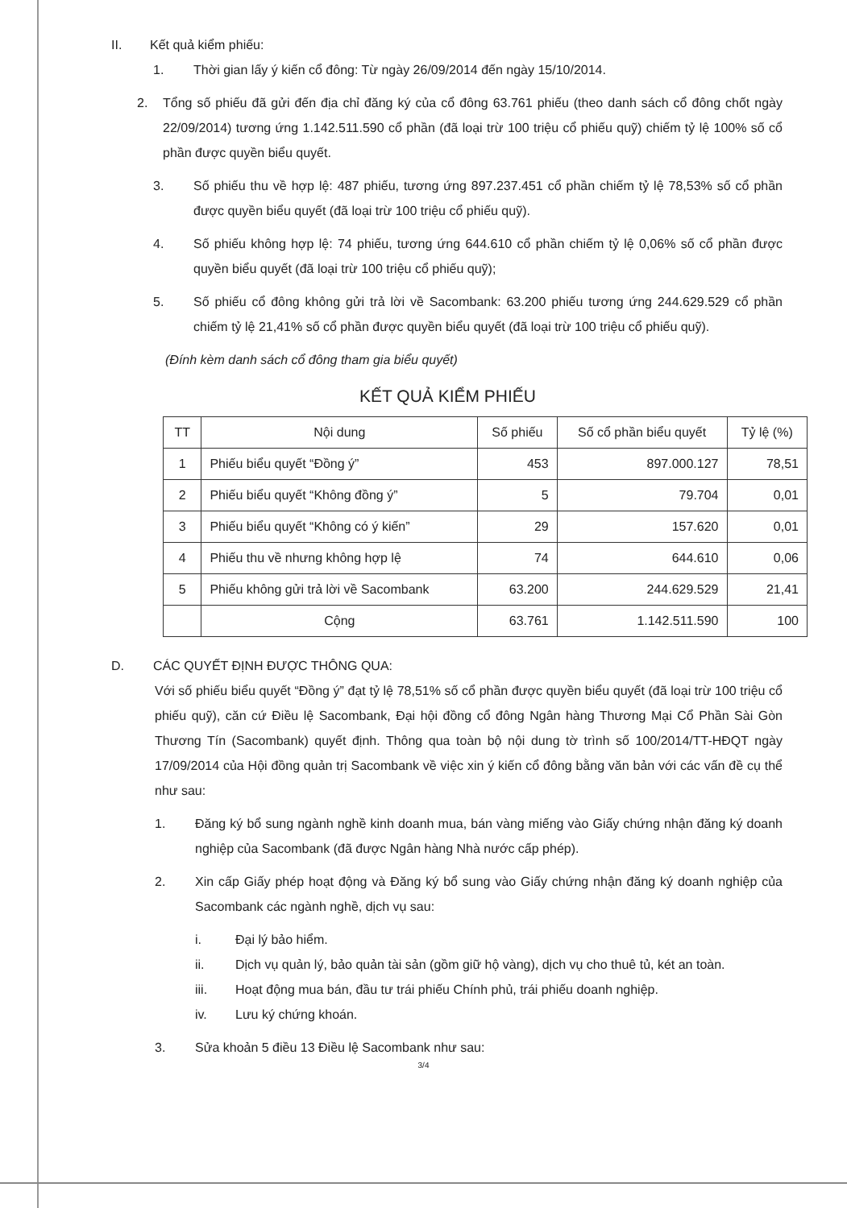II. Kết quả kiểm phiếu:
1. Thời gian lấy ý kiến cổ đông: Từ ngày 26/09/2014 đến ngày 15/10/2014.
2. Tổng số phiếu đã gửi đến địa chỉ đăng ký của cổ đông 63.761 phiếu (theo danh sách cổ đông chốt ngày 22/09/2014) tương ứng 1.142.511.590 cổ phần (đã loại trừ 100 triệu cổ phiếu quỹ) chiếm tỷ lệ 100% số cổ phần được quyền biểu quyết.
3. Số phiếu thu về hợp lệ: 487 phiếu, tương ứng 897.237.451 cổ phần chiếm tỷ lệ 78,53% số cổ phần được quyền biểu quyết (đã loại trừ 100 triệu cổ phiếu quỹ).
4. Số phiếu không hợp lệ: 74 phiếu, tương ứng 644.610 cổ phần chiếm tỷ lệ 0,06% số cổ phần được quyền biểu quyết (đã loại trừ 100 triệu cổ phiếu quỹ);
5. Số phiếu cổ đông không gửi trả lời về Sacombank: 63.200 phiếu tương ứng 244.629.529 cổ phần chiếm tỷ lệ 21,41% số cổ phần được quyền biểu quyết (đã loại trừ 100 triệu cổ phiếu quỹ).
(Đính kèm danh sách cổ đông tham gia biểu quyết)
KẾT QUẢ KIỂM PHIẾU
| TT | Nội dung | Số phiếu | Số cổ phần biểu quyết | Tỷ lệ (%) |
| --- | --- | --- | --- | --- |
| 1 | Phiếu biểu quyết “Đồng ý” | 453 | 897.000.127 | 78,51 |
| 2 | Phiếu biểu quyết “Không đồng ý” | 5 | 79.704 | 0,01 |
| 3 | Phiếu biểu quyết “Không có ý kiến” | 29 | 157.620 | 0,01 |
| 4 | Phiếu thu về nhưng không hợp lệ | 74 | 644.610 | 0,06 |
| 5 | Phiếu không gửi trả lời về Sacombank | 63.200 | 244.629.529 | 21,41 |
| | Cộng | 63.761 | 1.142.511.590 | 100 |
D. CÁC QUYẾT ĐỊNH ĐƯỢC THÔNG QUA:
Với số phiếu biểu quyết “Đồng ý” đạt tỷ lệ 78,51% số cổ phần được quyền biểu quyết (đã loại trừ 100 triệu cổ phiếu quỹ), căn cứ Điều lệ Sacombank, Đại hội đồng cổ đông Ngân hàng Thương Mại Cổ Phần Sài Gòn Thương Tín (Sacombank) quyết định. Thông qua toàn bộ nội dung tờ trình số 100/2014/TT-HĐQT ngày 17/09/2014 của Hội đồng quản trị Sacombank về việc xin ý kiến cổ đông bằng văn bản với các vấn đề cụ thể như sau:
1. Đăng ký bổ sung ngành nghề kinh doanh mua, bán vàng miếng vào Giấy chứng nhận đăng ký doanh nghiệp của Sacombank (đã được Ngân hàng Nhà nước cấp phép).
2. Xin cấp Giấy phép hoạt động và Đăng ký bổ sung vào Giấy chứng nhận đăng ký doanh nghiệp của Sacombank các ngành nghề, dịch vụ sau:
i. Đại lý bảo hiểm.
ii. Dịch vụ quản lý, bảo quản tài sản (gồm giữ hộ vàng), dịch vụ cho thuê tủ, két an toàn.
iii. Hoạt động mua bán, đầu tư trái phiếu Chính phủ, trái phiếu doanh nghiệp.
iv. Lưu ký chứng khoán.
3. Sửa khoản 5 điều 13 Điều lệ Sacombank như sau:
3/4